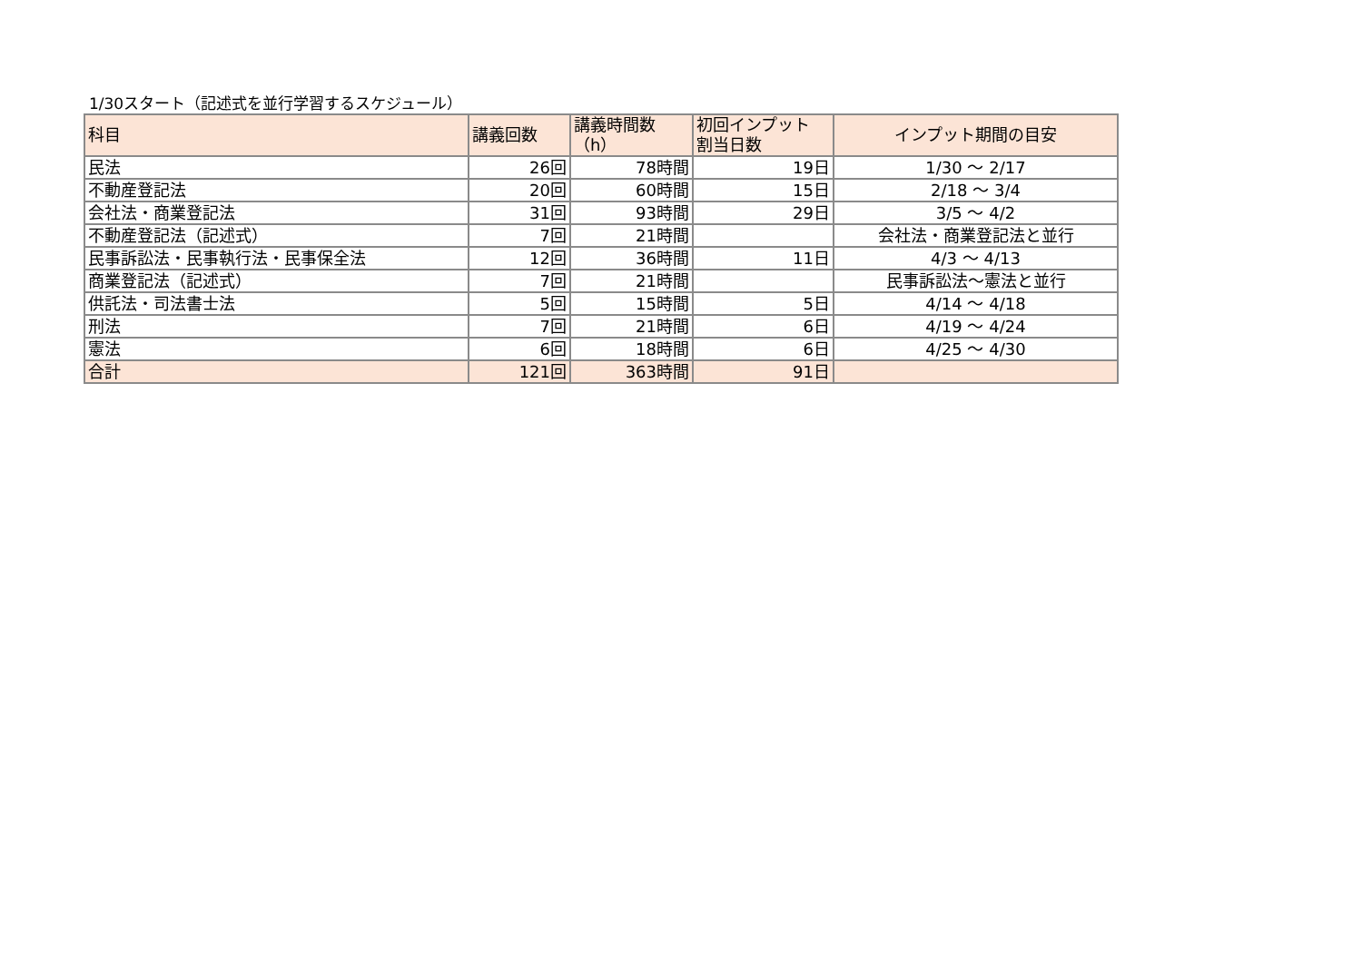1/30スタート（記述式を並行学習するスケジュール）
| 科目 | 講義回数 | 講義時間数 （h） | 初回インプット 割当日数 | インプット期間の目安 |
| --- | --- | --- | --- | --- |
| 民法 | 26回 | 78時間 | 19日 | 1/30 ～ 2/17 |
| 不動産登記法 | 20回 | 60時間 | 15日 | 2/18 ～ 3/4 |
| 会社法・商業登記法 | 31回 | 93時間 | 29日 | 3/5 ～ 4/2 |
| 不動産登記法（記述式） | 7回 | 21時間 | | 会社法・商業登記法と並行 |
| 民事訴訟法・民事執行法・民事保全法 | 12回 | 36時間 | 11日 | 4/3 ～ 4/13 |
| 商業登記法（記述式） | 7回 | 21時間 | | 民事訴訟法～憲法と並行 |
| 供託法・司法書士法 | 5回 | 15時間 | 5日 | 4/14 ～ 4/18 |
| 刑法 | 7回 | 21時間 | 6日 | 4/19 ～ 4/24 |
| 憲法 | 6回 | 18時間 | 6日 | 4/25 ～ 4/30 |
| 合計 | 121回 | 363時間 | 91日 | |